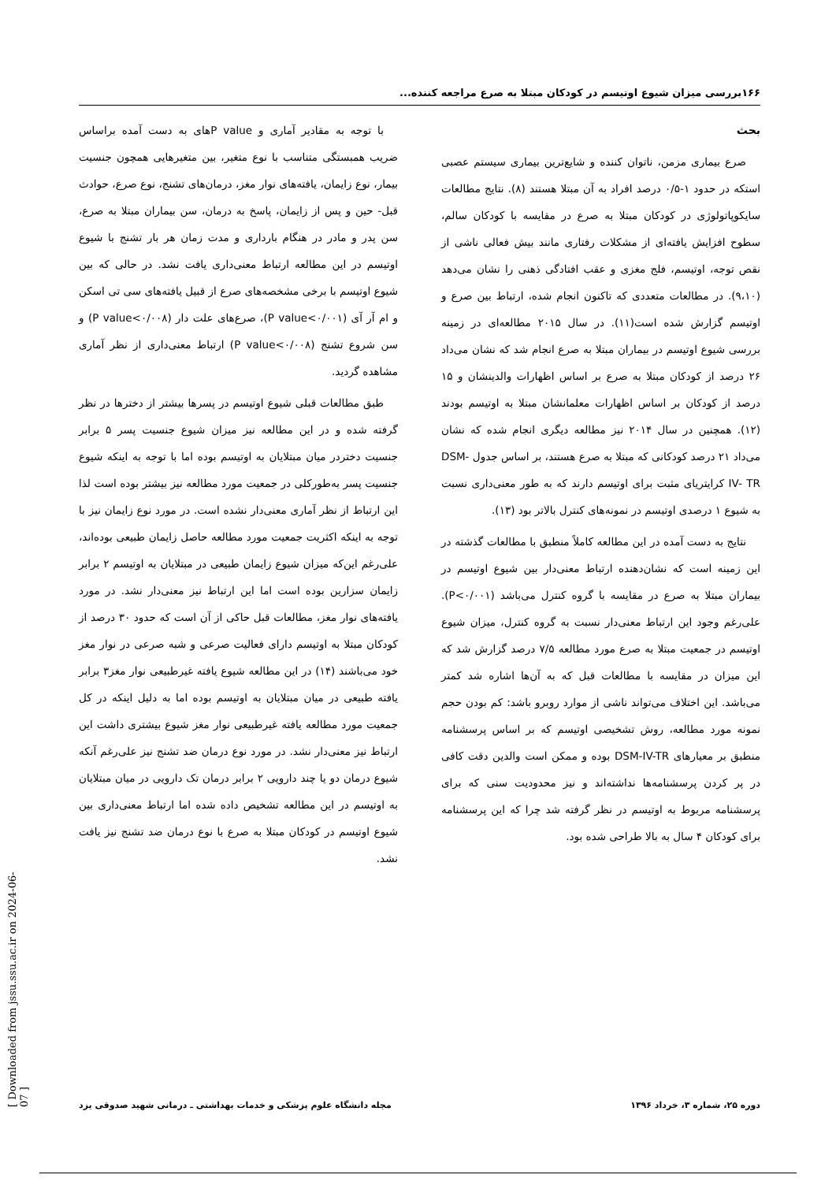۱۶۶بررسی میزان شیوع اوتیسم در کودکان مبتلا به صرع مراجعه کننده...
بحث
صرع بیماری مزمن، ناتوان کننده و شایع‌ترین بیماری سیستم عصبی استکه در حدود ۱-۰/۵ درصد افراد به آن مبتلا هستند (۸). نتایج مطالعات سایکوپاتولوژی در کودکان مبتلا به صرع در مقایسه با کودکان سالم، سطوح افزایش یافته‌ای از مشکلات رفتاری مانند بیش فعالی ناشی از نقص توجه، اوتیسم، فلج مغزی و عقب افتادگی ذهنی را نشان می‌دهد (۹،۱۰). در مطالعات متعددی که تاکنون انجام شده، ارتباط بین صرع و اوتیسم گزارش شده است(۱۱). در سال ۲۰۱۵ مطالعه‌ای در زمینه بررسی شیوع اوتیسم در بیماران مبتلا به صرع انجام شد که نشان می‌داد ۲۶ درصد از کودکان مبتلا به صرع بر اساس اظهارات والدینشان و ۱۵ درصد از کودکان بر اساس اظهارات معلمانشان مبتلا به اوتیسم بودند (۱۲). همچنین در سال ۲۰۱۴ نیز مطالعه دیگری انجام شده که نشان می‌داد ۲۱ درصد کودکانی که مبتلا به صرع هستند، بر اساس جدول DSM- IV- TR کرایتریای مثبت برای اوتیسم دارند که به طور معنی‌داری نسبت به شیوع ۱ درصدی اوتیسم در نمونه‌های کنترل بالاتر بود (۱۳).
نتایج به دست آمده در این مطالعه کاملاً منطبق با مطالعات گذشته در این زمینه است که نشان‌دهنده ارتباط معنی‌دار بین شیوع اوتیسم در بیماران مبتلا به صرع در مقایسه با گروه کنترل می‌باشد (P<۰/۰۰۱). علی‌رغم وجود این ارتباط معنی‌دار نسبت به گروه کنترل، میزان شیوع اوتیسم در جمعیت مبتلا به صرع مورد مطالعه ۷/۵ درصد گزارش شد که این میزان در مقایسه با مطالعات قبل که به آن‌ها اشاره شد کمتر می‌باشد. این اختلاف می‌تواند ناشی از موارد روبرو باشد: کم بودن حجم نمونه مورد مطالعه، روش تشخیصی اوتیسم که بر اساس پرسشنامه منطبق بر معیارهای DSM-IV-TR بوده و ممکن است والدین دقت کافی در پر کردن پرسشنامه‌ها نداشته‌اند و نیز محدودیت سنی که برای پرسشنامه مربوط به اوتیسم در نظر گرفته شد چرا که این پرسشنامه برای کودکان ۴ سال به بالا طراحی شده بود.
با توجه به مقادیر آماری و P valueهای به دست آمده براساس ضریب همبستگی متناسب با نوع متغیر، بین متغیرهایی همچون جنسیت بیمار، نوع زایمان، یافته‌های نوار مغز، درمان‌های تشنج، نوع صرع، حوادث قبل- حین و پس از زایمان، پاسخ به درمان، سن بیماران مبتلا به صرع، سن پدر و مادر در هنگام بارداری و مدت زمان هر بار تشنج با شیوع اوتیسم در این مطالعه ارتباط معنی‌داری یافت نشد. در حالی که بین شیوع اوتیسم با برخی مشخصه‌های صرع از قبیل یافته‌های سی تی اسکن و ام آر آی (P value<۰/۰۰۱)، صرع‌های علت دار (P value<۰/۰۰۸) و سن شروع تشنج (P value<۰/۰۰۸) ارتباط معنی‌داری از نظر آماری مشاهده گردید.
طبق مطالعات قبلی شیوع اوتیسم در پسرها بیشتر از دخترها در نظر گرفته شده و در این مطالعه نیز میزان شیوع جنسیت پسر ۵ برابر جنسیت دختردر میان مبتلایان به اوتیسم بوده اما با توجه به اینکه شیوع جنسیت پسر به‌طورکلی در جمعیت مورد مطالعه نیز بیشتر بوده است لذا این ارتباط از نظر آماری معنی‌دار نشده است. در مورد نوع زایمان نیز با توجه به اینکه اکثریت جمعیت مورد مطالعه حاصل زایمان طبیعی بوده‌اند، علی‌رغم این‌که میزان شیوع زایمان طبیعی در مبتلایان به اوتیسم ۲ برابر زایمان سزارین بوده است اما این ارتباط نیز معنی‌دار نشد. در مورد یافته‌های نوار مغز، مطالعات قبل حاکی از آن است که حدود ۳۰ درصد از کودکان مبتلا به اوتیسم دارای فعالیت صرعی و شبه صرعی در نوار مغز خود می‌باشند (۱۴) در این مطالعه شیوع یافته غیرطبیعی نوار مغز۳ برابر یافته طبیعی در میان مبتلایان به اوتیسم بوده اما به دلیل اینکه در کل جمعیت مورد مطالعه یافته غیرطبیعی نوار مغز شیوع بیشتری داشت این ارتباط نیز معنی‌دار نشد. در مورد نوع درمان ضد تشنج نیز علی‌رغم آنکه شیوع درمان دو یا چند دارویی ۲ برابر درمان تک دارویی در میان مبتلایان به اوتیسم در این مطالعه تشخیص داده شده اما ارتباط معنی‌داری بین شیوع اوتیسم در کودکان مبتلا به صرع با نوع درمان ضد تشنج نیز یافت نشد.
مجله دانشگاه علوم پزشکی و خدمات بهداشتی ـ درمانی شهید صدوقی یزد دوره ۲۵، شماره ۳، خرداد ۱۳۹۶
[ Downloaded from jssu.ssu.ac.ir on 2024-06-07 ]